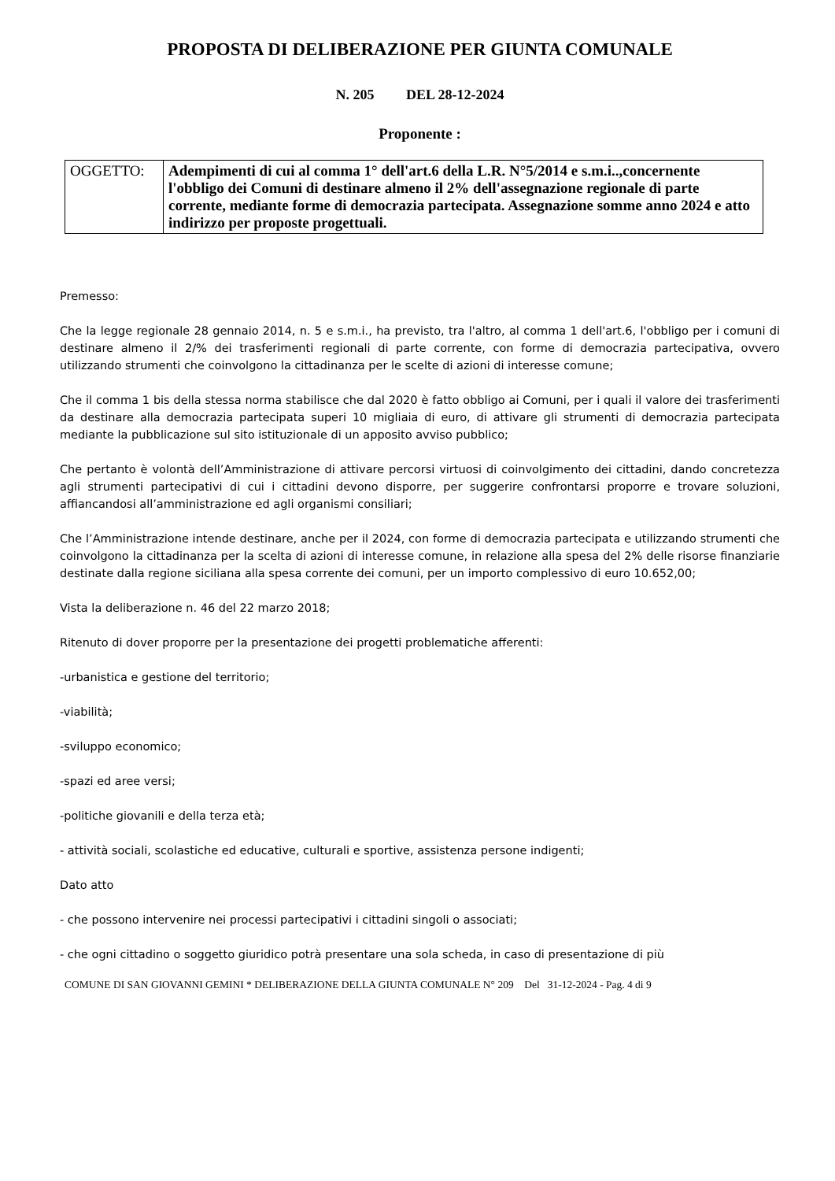PROPOSTA DI DELIBERAZIONE PER GIUNTA COMUNALE
N. 205 DEL 28-12-2024
Proponente :
| OGGETTO: | Adempimenti di cui al comma 1° dell'art.6 della L.R. N°5/2014 e s.m.i..,concernente l'obbligo dei Comuni di destinare almeno il 2% dell'assegnazione regionale di parte corrente, mediante forme di democrazia partecipata. Assegnazione somme anno 2024 e atto indirizzo per proposte progettuali. |
Premesso:
Che la legge regionale 28 gennaio 2014, n. 5 e s.m.i., ha previsto, tra l'altro, al comma 1 dell'art.6, l'obbligo per i comuni di destinare almeno il 2/% dei trasferimenti regionali di parte corrente, con forme di democrazia partecipativa, ovvero utilizzando strumenti che coinvolgono la cittadinanza per le scelte di azioni di interesse comune;
Che il comma 1 bis della stessa norma stabilisce che dal 2020 è fatto obbligo ai Comuni, per i quali il valore dei trasferimenti da destinare alla democrazia partecipata superi 10 migliaia di euro, di attivare gli strumenti di democrazia partecipata mediante la pubblicazione sul sito istituzionale di un apposito avviso pubblico;
Che pertanto è volontà dell’Amministrazione di attivare percorsi virtuosi di coinvolgimento dei cittadini, dando concretezza agli strumenti partecipativi di cui i cittadini devono disporre, per suggerire confrontarsi proporre e trovare soluzioni, affiancandosi all’amministrazione ed agli organismi consiliari;
Che l’Amministrazione intende destinare, anche per il 2024, con forme di democrazia partecipata e utilizzando strumenti che coinvolgono la cittadinanza per la scelta di azioni di interesse comune, in relazione alla spesa del 2% delle risorse finanziarie destinate dalla regione siciliana alla spesa corrente dei comuni, per un importo complessivo di euro 10.652,00;
Vista la deliberazione n. 46 del 22 marzo 2018;
Ritenuto di dover proporre per la presentazione dei progetti problematiche afferenti:
-urbanistica e gestione del territorio;
-viabilità;
-sviluppo economico;
-spazi ed aree versi;
-politiche giovanili e della terza età;
- attività sociali, scolastiche ed educative, culturali e sportive, assistenza persone indigenti;
Dato atto
- che possono intervenire nei processi partecipativi i cittadini singoli o associati;
- che ogni cittadino o soggetto giuridico potrà presentare una sola scheda, in caso di presentazione di più
COMUNE DI SAN GIOVANNI GEMINI * DELIBERAZIONE DELLA GIUNTA COMUNALE N° 209 Del 31-12-2024 - Pag. 4 di 9